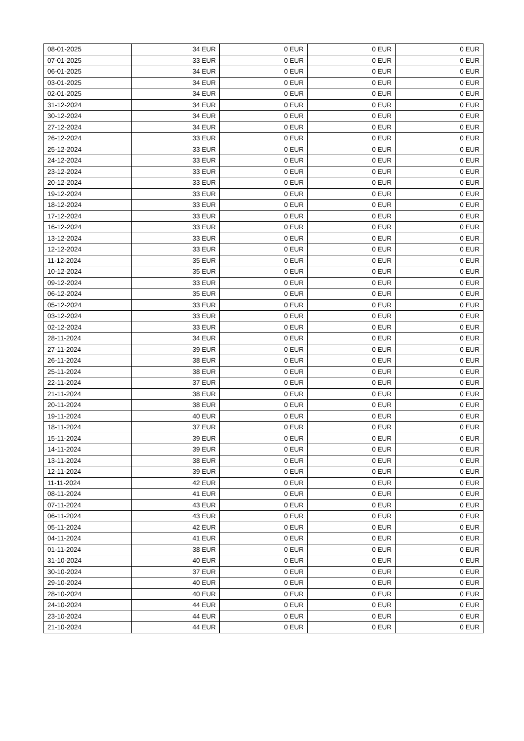| 08-01-2025 | 34 EUR | 0 EUR | 0 EUR | 0 EUR |
| 07-01-2025 | 33 EUR | 0 EUR | 0 EUR | 0 EUR |
| 06-01-2025 | 34 EUR | 0 EUR | 0 EUR | 0 EUR |
| 03-01-2025 | 34 EUR | 0 EUR | 0 EUR | 0 EUR |
| 02-01-2025 | 34 EUR | 0 EUR | 0 EUR | 0 EUR |
| 31-12-2024 | 34 EUR | 0 EUR | 0 EUR | 0 EUR |
| 30-12-2024 | 34 EUR | 0 EUR | 0 EUR | 0 EUR |
| 27-12-2024 | 34 EUR | 0 EUR | 0 EUR | 0 EUR |
| 26-12-2024 | 33 EUR | 0 EUR | 0 EUR | 0 EUR |
| 25-12-2024 | 33 EUR | 0 EUR | 0 EUR | 0 EUR |
| 24-12-2024 | 33 EUR | 0 EUR | 0 EUR | 0 EUR |
| 23-12-2024 | 33 EUR | 0 EUR | 0 EUR | 0 EUR |
| 20-12-2024 | 33 EUR | 0 EUR | 0 EUR | 0 EUR |
| 19-12-2024 | 33 EUR | 0 EUR | 0 EUR | 0 EUR |
| 18-12-2024 | 33 EUR | 0 EUR | 0 EUR | 0 EUR |
| 17-12-2024 | 33 EUR | 0 EUR | 0 EUR | 0 EUR |
| 16-12-2024 | 33 EUR | 0 EUR | 0 EUR | 0 EUR |
| 13-12-2024 | 33 EUR | 0 EUR | 0 EUR | 0 EUR |
| 12-12-2024 | 33 EUR | 0 EUR | 0 EUR | 0 EUR |
| 11-12-2024 | 35 EUR | 0 EUR | 0 EUR | 0 EUR |
| 10-12-2024 | 35 EUR | 0 EUR | 0 EUR | 0 EUR |
| 09-12-2024 | 33 EUR | 0 EUR | 0 EUR | 0 EUR |
| 06-12-2024 | 35 EUR | 0 EUR | 0 EUR | 0 EUR |
| 05-12-2024 | 33 EUR | 0 EUR | 0 EUR | 0 EUR |
| 03-12-2024 | 33 EUR | 0 EUR | 0 EUR | 0 EUR |
| 02-12-2024 | 33 EUR | 0 EUR | 0 EUR | 0 EUR |
| 28-11-2024 | 34 EUR | 0 EUR | 0 EUR | 0 EUR |
| 27-11-2024 | 39 EUR | 0 EUR | 0 EUR | 0 EUR |
| 26-11-2024 | 38 EUR | 0 EUR | 0 EUR | 0 EUR |
| 25-11-2024 | 38 EUR | 0 EUR | 0 EUR | 0 EUR |
| 22-11-2024 | 37 EUR | 0 EUR | 0 EUR | 0 EUR |
| 21-11-2024 | 38 EUR | 0 EUR | 0 EUR | 0 EUR |
| 20-11-2024 | 38 EUR | 0 EUR | 0 EUR | 0 EUR |
| 19-11-2024 | 40 EUR | 0 EUR | 0 EUR | 0 EUR |
| 18-11-2024 | 37 EUR | 0 EUR | 0 EUR | 0 EUR |
| 15-11-2024 | 39 EUR | 0 EUR | 0 EUR | 0 EUR |
| 14-11-2024 | 39 EUR | 0 EUR | 0 EUR | 0 EUR |
| 13-11-2024 | 38 EUR | 0 EUR | 0 EUR | 0 EUR |
| 12-11-2024 | 39 EUR | 0 EUR | 0 EUR | 0 EUR |
| 11-11-2024 | 42 EUR | 0 EUR | 0 EUR | 0 EUR |
| 08-11-2024 | 41 EUR | 0 EUR | 0 EUR | 0 EUR |
| 07-11-2024 | 43 EUR | 0 EUR | 0 EUR | 0 EUR |
| 06-11-2024 | 43 EUR | 0 EUR | 0 EUR | 0 EUR |
| 05-11-2024 | 42 EUR | 0 EUR | 0 EUR | 0 EUR |
| 04-11-2024 | 41 EUR | 0 EUR | 0 EUR | 0 EUR |
| 01-11-2024 | 38 EUR | 0 EUR | 0 EUR | 0 EUR |
| 31-10-2024 | 40 EUR | 0 EUR | 0 EUR | 0 EUR |
| 30-10-2024 | 37 EUR | 0 EUR | 0 EUR | 0 EUR |
| 29-10-2024 | 40 EUR | 0 EUR | 0 EUR | 0 EUR |
| 28-10-2024 | 40 EUR | 0 EUR | 0 EUR | 0 EUR |
| 24-10-2024 | 44 EUR | 0 EUR | 0 EUR | 0 EUR |
| 23-10-2024 | 44 EUR | 0 EUR | 0 EUR | 0 EUR |
| 21-10-2024 | 44 EUR | 0 EUR | 0 EUR | 0 EUR |